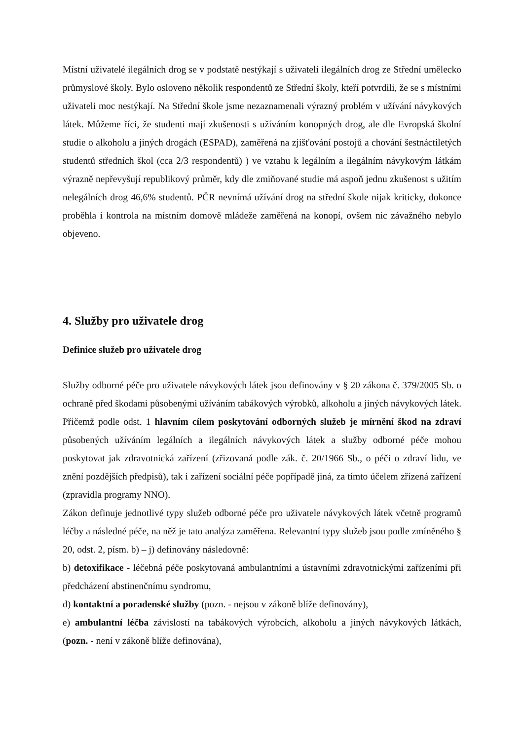Místní uživatelé ilegálních drog se v podstatě nestýkají s uživateli ilegálních drog ze Střední umělecko průmyslové školy. Bylo osloveno několik respondentů ze Střední školy, kteří potvrdili, že se s místními uživateli moc nestýkají. Na Střední škole jsme nezaznamenali výrazný problém v užívání návykových látek. Můžeme říci, že studenti mají zkušenosti s užíváním konopných drog, ale dle Evropská školní studie o alkoholu a jiných drogách (ESPAD), zaměřená na zjišťování postojů a chování šestnáctiletých studentů středních škol (cca 2/3 respondentů) ) ve vztahu k legálním a ilegálním návykovým látkám výrazně nepřevyšují republikový průměr, kdy dle zmiňované studie má aspoň jednu zkušenost s užitím nelegálních drog 46,6% studentů. PČR nevnímá užívání drog na střední škole nijak kriticky, dokonce proběhla i kontrola na místním domově mládeže zaměřená na konopí, ovšem nic závažného nebylo objeveno.
4. Služby pro uživatele drog
Definice služeb pro uživatele drog
Služby odborné péče pro uživatele návykových látek jsou definovány v § 20 zákona č. 379/2005 Sb. o ochraně před škodami působenými užíváním tabákových výrobků, alkoholu a jiných návykových látek. Přičemž podle odst. 1 hlavním cílem poskytování odborných služeb je mírnění škod na zdraví působených užíváním legálních a ilegálních návykových látek a služby odborné péče mohou poskytovat jak zdravotnická zařízení (zřizovaná podle zák. č. 20/1966 Sb., o péči o zdraví lidu, ve znění pozdějších předpisů), tak i zařízení sociální péče popřípadě jiná, za tímto účelem zřízená zařízení (zpravidla programy NNO).
Zákon definuje jednotlivé typy služeb odborné péče pro uživatele návykových látek včetně programů léčby a následné péče, na něž je tato analýza zaměřena. Relevantní typy služeb jsou podle zmíněného § 20, odst. 2, písm. b) – j) definovány následovně:
b) detoxifikace - léčebná péče poskytovaná ambulantními a ústavními zdravotnickými zařízeními při předcházení abstinenčnímu syndromu,
d) kontaktní a poradenské služby (pozn. - nejsou v zákoně blíže definovány),
e) ambulantní léčba závislostí na tabákových výrobcích, alkoholu a jiných návykových látkách, (pozn. - není v zákoně blíže definována),